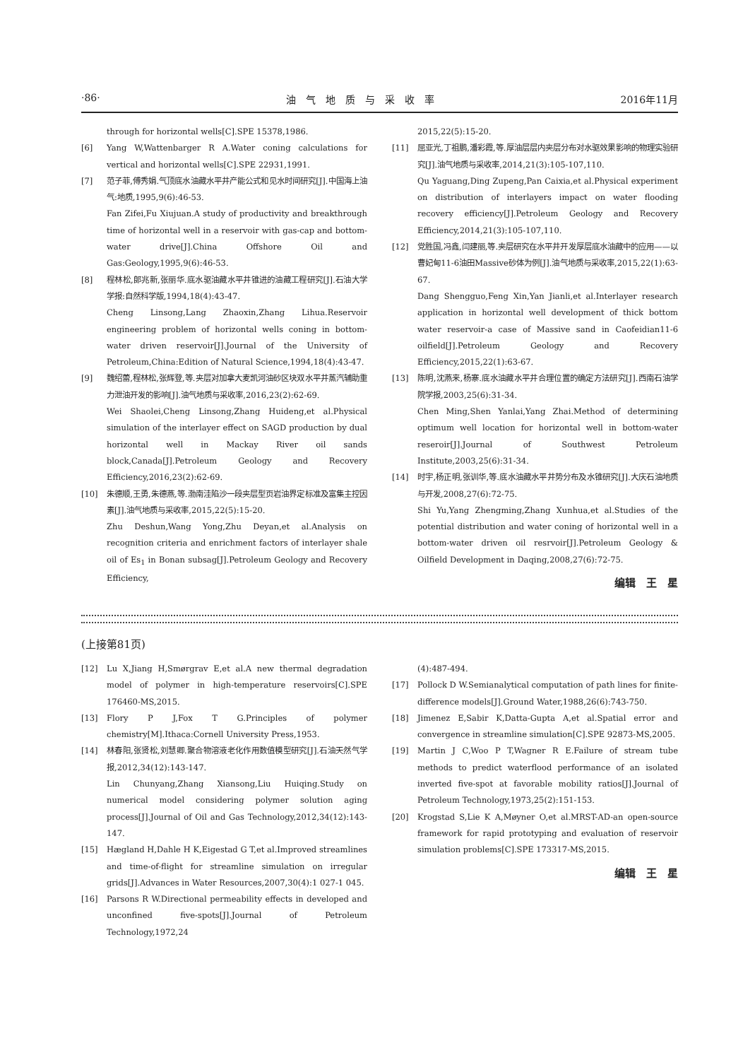·86· 油　气　地　质　与　采　收　率 2016年11月
through for horizontal wells[C].SPE 15378,1986.
[6] Yang W,Wattenbarger R A.Water coning calculations for vertical and horizontal wells[C].SPE 22931,1991.
[7] 范子菲,傅秀娟.气顶底水油藏水平井产能公式和见水时间研究[J].中国海上油气:地质,1995,9(6):46-53.
Fan Zifei,Fu Xiujuan.A study of productivity and breakthrough time of horizontal well in a reservoir with gas-cap and bottom-water drive[J].China Offshore Oil and Gas:Geology,1995,9(6):46-53.
[8] 程林松,郎兆新,张丽华.底水驱油藏水平井锥进的油藏工程研究[J].石油大学学报:自然科学版,1994,18(4):43-47.
Cheng Linsong,Lang Zhaoxin,Zhang Lihua.Reservoir engineering problem of horizontal wells coning in bottom-water driven reservoir[J].Journal of the University of Petroleum,China:Edition of Natural Science,1994,18(4):43-47.
[9] 魏绍蕾,程林松,张辉登,等.夹层对加拿大麦凯河油砂区块双水平井蒸汽辅助重力泄油开发的影响[J].油气地质与采收率,2016,23(2):62-69.
Wei Shaolei,Cheng Linsong,Zhang Huideng,et al.Physical simulation of the interlayer effect on SAGD production by dual horizontal well in Mackay River oil sands block,Canada[J].Petroleum Geology and Recovery Efficiency,2016,23(2):62-69.
[10] 朱德顺,王勇,朱德燕,等.渤南洼陷沙一段夹层型页岩油界定标准及富集主控因素[J].油气地质与采收率,2015,22(5):15-20.
Zhu Deshun,Wang Yong,Zhu Deyan,et al.Analysis on recognition criteria and enrichment factors of interlayer shale oil of Es<sub>1</sub> in Bonan subsag[J].Petroleum Geology and Recovery Efficiency,
2015,22(5):15-20.
[11] 屈亚光,丁祖鹏,潘彩霞,等.厚油层层内夹层分布对水驱效果影响的物理实验研究[J].油气地质与采收率,2014,21(3):105-107,110.
Qu Yaguang,Ding Zupeng,Pan Caixia,et al.Physical experiment on distribution of interlayers impact on water flooding recovery efficiency[J].Petroleum Geology and Recovery Efficiency,2014,21(3):105-107,110.
[12] 党胜国,冯鑫,闫建丽,等.夹层研究在水平井开发厚层底水油藏中的应用——以曹妃甸11-6油田Massive砂体为例[J].油气地质与采收率,2015,22(1):63-67.
Dang Shengguo,Feng Xin,Yan Jianli,et al.Interlayer research application in horizontal well development of thick bottom water reservoir-a case of Massive sand in Caofeidian11-6 oilfield[J].Petroleum Geology and Recovery Efficiency,2015,22(1):63-67.
[13] 陈明,沈燕来,杨寨.底水油藏水平井合理位置的确定方法研究[J].西南石油学院学报,2003,25(6):31-34.
Chen Ming,Shen Yanlai,Yang Zhai.Method of determining optimum well location for horizontal well in bottom-water reseroir[J].Journal of Southwest Petroleum Institute,2003,25(6):31-34.
[14] 时宇,杨正明,张训华,等.底水油藏水平井势分布及水锥研究[J].大庆石油地质与开发,2008,27(6):72-75.
Shi Yu,Yang Zhengming,Zhang Xunhua,et al.Studies of the potential distribution and water coning of horizontal well in a bottom-water driven oil resrvoir[J].Petroleum Geology & Oilfield Development in Daqing,2008,27(6):72-75.
编辑　王　星
(上接第81页)
[12] Lu X,Jiang H,Smørgrav E,et al.A new thermal degradation model of polymer in high-temperature reservoirs[C].SPE 176460-MS,2015.
[13] Flory P J,Fox T G.Principles of polymer chemistry[M].Ithaca:Cornell University Press,1953.
[14] 林春阳,张贤松,刘慧卿.聚合物溶液老化作用数值模型研究[J].石油天然气学报,2012,34(12):143-147.
Lin Chunyang,Zhang Xiansong,Liu Huiqing.Study on numerical model considering polymer solution aging process[J].Journal of Oil and Gas Technology,2012,34(12):143-147.
[15] Hægland H,Dahle H K,Eigestad G T,et al.Improved streamlines and time-of-flight for streamline simulation on irregular grids[J].Advances in Water Resources,2007,30(4):1 027-1 045.
[16] Parsons R W.Directional permeability effects in developed and unconfined five-spots[J].Journal of Petroleum Technology,1972,24
(4):487-494.
[17] Pollock D W.Semianalytical computation of path lines for finite-difference models[J].Ground Water,1988,26(6):743-750.
[18] Jimenez E,Sabir K,Datta-Gupta A,et al.Spatial error and convergence in streamline simulation[C].SPE 92873-MS,2005.
[19] Martin J C,Woo P T,Wagner R E.Failure of stream tube methods to predict waterflood performance of an isolated inverted five-spot at favorable mobility ratios[J].Journal of Petroleum Technology,1973,25(2):151-153.
[20] Krogstad S,Lie K A,Møyner O,et al.MRST-AD-an open-source framework for rapid prototyping and evaluation of reservoir simulation problems[C].SPE 173317-MS,2015.
编辑　王　星